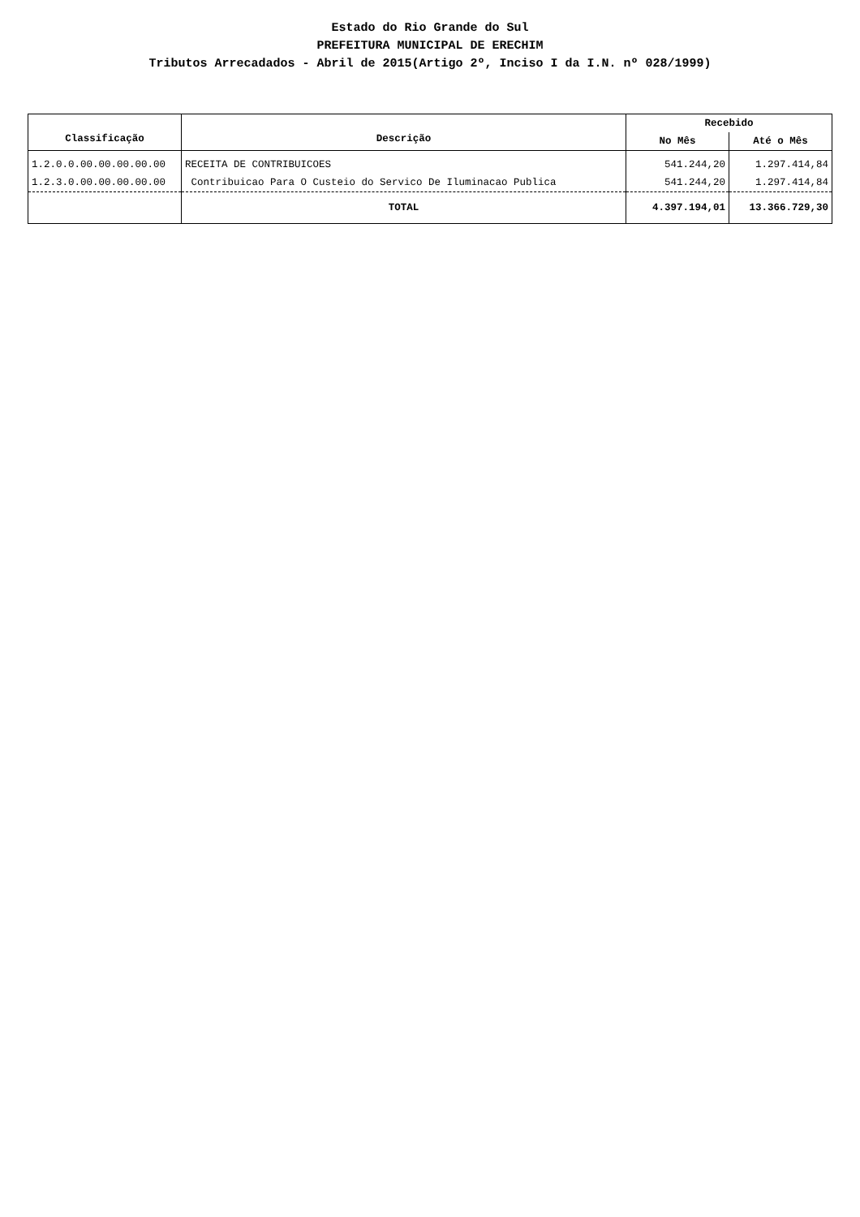Estado do Rio Grande do Sul
PREFEITURA MUNICIPAL DE ERECHIM
Tributos Arrecadados - Abril de 2015(Artigo 2º, Inciso I da I.N. nº 028/1999)
| Classificação | Descrição | Recebido | |
| --- | --- | --- | --- |
| | | No Mês | Até o Mês |
| 1.2.0.0.00.00.00.00.00 | RECEITA DE CONTRIBUICOES | 541.244,20 | 1.297.414,84 |
| 1.2.3.0.00.00.00.00.00 | Contribuicao Para O Custeio do Servico De Iluminacao Publica | 541.244,20 | 1.297.414,84 |
| | TOTAL | 4.397.194,01 | 13.366.729,30 |